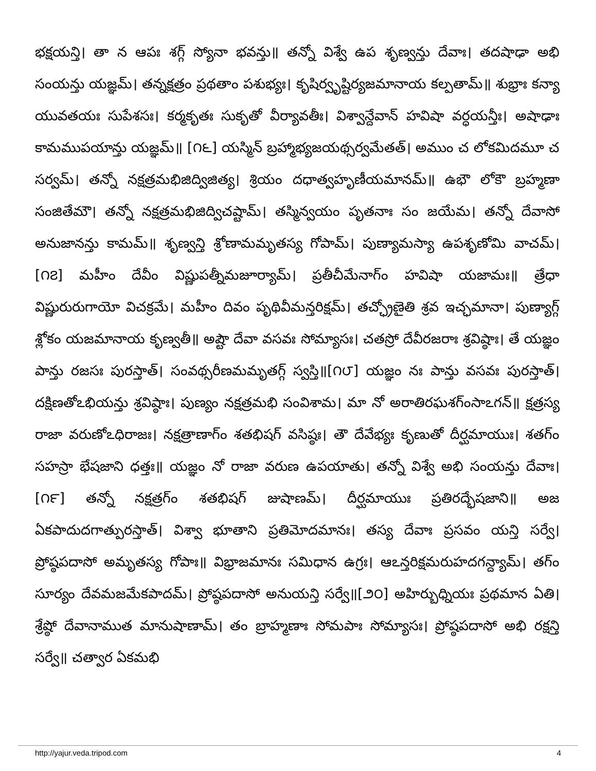భక్షయన్తి। తా న ఆపః శగ్గ్ స్యోనా భవన్తు॥ తన్నో విశ్వే ఉప శృణ్వన్తు దేవాః। తదషాఢా అభి సంయన్తు యజ్ఞమ్। తన్నక్షత్రం ప్రథతాం పశుభ్యః। కృషిర్వృష్టిర్యజమానాయ కల్పతామ్॥ శుభ్రాః కన్యా యువతయః సుపేశసః। కర్మకృతః సుకృతో వీర్యావతీః। విశ్వాన్దేవాన్ హవిషా వర్ధయన్తీః। అషాఢాః కామముపయాన్తు యజ్ఞమ్॥ [౧౬] యస్మిన్ బ్రహ్మాభ్యజయథ్సర్వమేతత్। అముం చ లోకమిదమూ చ సర్వమ్। తన్నో నక్షత్రమభిజిద్విజిత్య। శ్రియం దధాత్వహృణీయమానమ్॥ ఉభౌ లోకౌ బ్రహ్మణా సంజితేమౌ। తన్నో నక్షత్రమభిజిద్విచష్టామ్। తస్మిన్వయం పృతనాః సం జయేమ। తన్నో దేవాసో అనుజానన్తు కామమ్॥ శృణ్వన్తి శ్రోణామమృతస్య గోపామ్। పుణ్యామస్యా ఉపశృణోమి వాచమ్। [౧౭] మహీం దేవీం విష్ణుపత్నీమజూర్యామ్। ప్రతీచీమేనాగ్ం హవిషా యజామః॥ త్రేధా విష్ణురురుగాయో విచక్రమే। మహీం దివం పృథివీమన్తరిక్షమ్। తచ్ఛ్రోణైతి శ్రవ ఇచ్ఛమానా। పుణ్యాగ్గ్ శ్లోకం యజమానాయ కృణ్వతీ॥ అష్టౌ దేవా వసవః సోమ్యాసః। చతస్రో దేవీరజరాః శ్రవిష్ఠాః। తే యజ్ఞం పాన్తు రజసః పురస్తాత్। సంవథ్సరీణమమృతగ్గ్ స్వస్తి॥[౧౮] యజ్ఞం నః పాన్తు వసవః పురస్తాత్। దక్షిణతోఽభియన్తు శ్రవిష్ఠాః। పుణ్యం నక్షత్రమభి సంవిశామ। మా నో అరాతిరఘశగ్ంసాఽగన్॥ క్షత్రస్య రాజా వరుణోఽధిరాజః। నక్షత్రాణాగ్ం శతభిషగ్ వసిష్ఠః। తౌ దేవేభ్యః కృణుతో దీర్ఘమాయుః। శతగ్ం సహస్రా భేషజాని ధత్తః॥ యజ్ఞం నో రాజా వరుణ ఉపయాతు। తన్నో విశ్వే అభి సంయన్తు దేవాః। [౧౯] తన్నో నక్షత్రగ్ం శతభిషగ్ జుషాణమ్। దీర్ఘమాయుః ప్రతిరద్భేషజాని॥ అజ ఏకపాదుదగాత్పురస్తాత్। విశ్వా భూతాని ప్రతిమోదమానః। తస్య దేవాః ప్రసవం యన్తి సర్వే। ప్రోష్ఠపదాసో అమృతస్య గోపాః॥ విభ్రాజమానః సమిధాన ఉగ్రః। ఆఽన్తరిక్షమరుహదగన్ద్యామ్। తగ్ం సూర్యం దేవమజమేకపాదమ్। ప్రోష్ఠపదాసో అనుయన్తి సర్వే॥[౨౦] అహిర్బుధ్నియః ప్రథమాన ఏతి। శ్రేష్ఠో దేవానాముత మానుషాణామ్। తం బ్రాహ్మణాః సోమపాః సోమ్యాసః। ప్రోష్ఠపదాసో అభి రక్షన్తి సర్వే॥ చత్వార ఏకమభి
http://yajur.veda.tripod.com 4